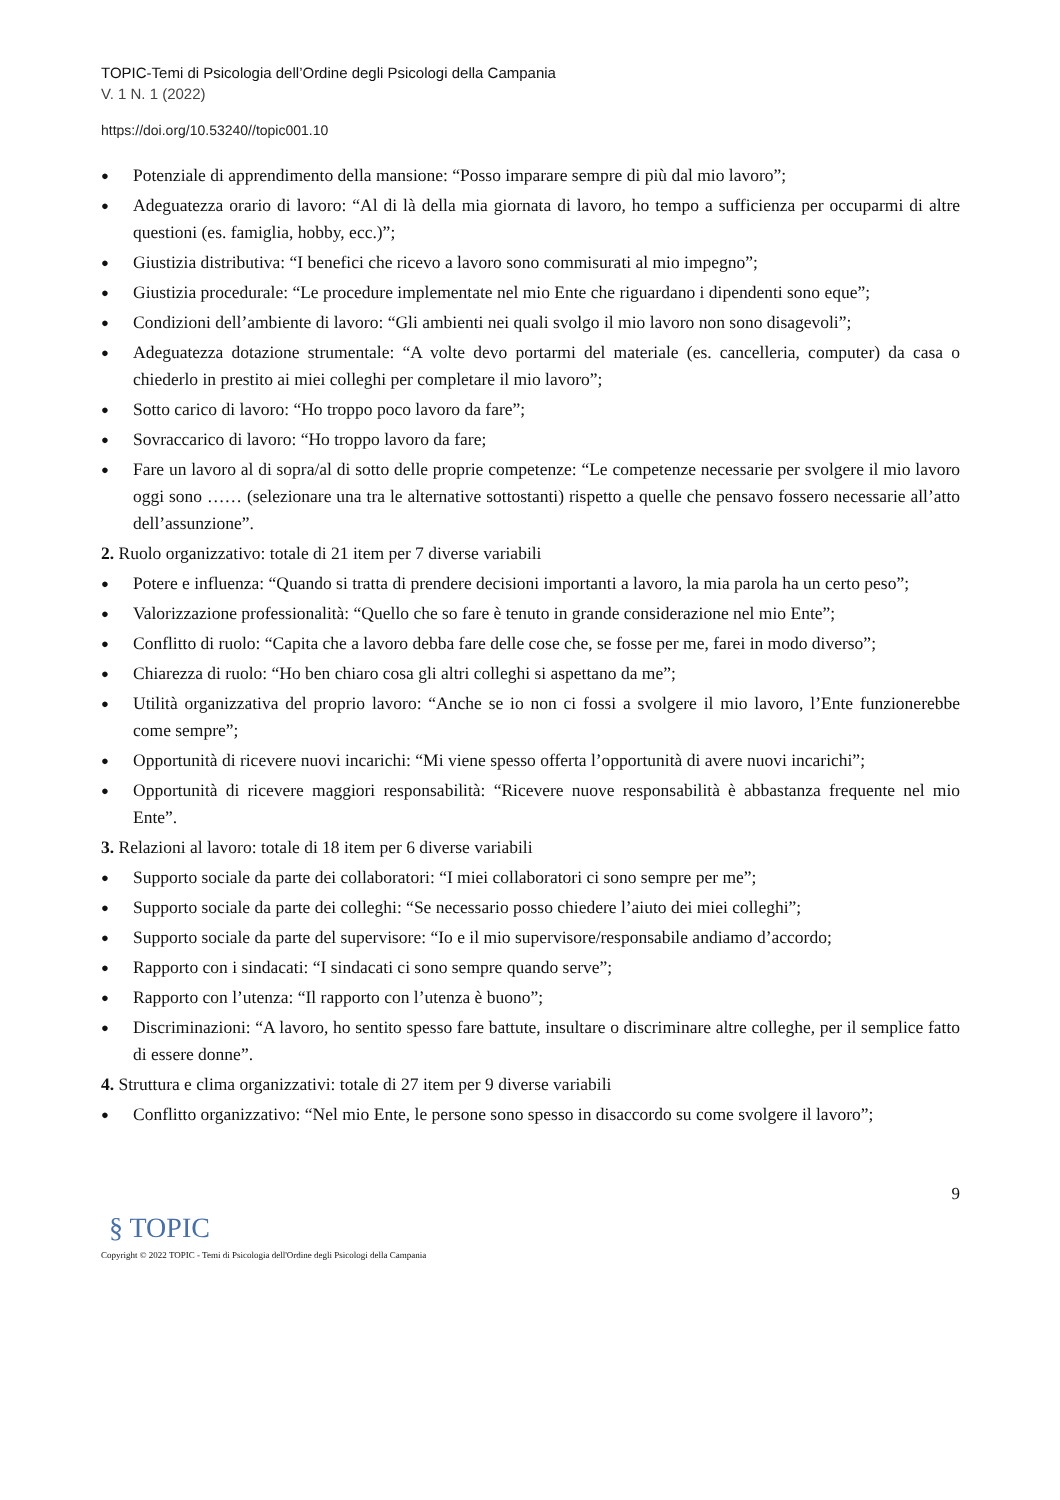TOPIC-Temi di Psicologia dell’Ordine degli Psicologi della Campania
V. 1 N. 1 (2022)
https://doi.org/10.53240//topic001.10
● Potenziale di apprendimento della mansione: “Posso imparare sempre di più dal mio lavoro”;
● Adeguatezza orario di lavoro: “Al di là della mia giornata di lavoro, ho tempo a sufficienza per occuparmi di altre questioni (es. famiglia, hobby, ecc.)”;
● Giustizia distributiva: “I benefici che ricevo a lavoro sono commisurati al mio impegno”;
● Giustizia procedurale: “Le procedure implementate nel mio Ente che riguardano i dipendenti sono eque”;
● Condizioni dell’ambiente di lavoro: “Gli ambienti nei quali svolgo il mio lavoro non sono disagevoli”;
● Adeguatezza dotazione strumentale: “A volte devo portarmi del materiale (es. cancelleria, computer) da casa o chiederlo in prestito ai miei colleghi per completare il mio lavoro”;
● Sotto carico di lavoro: “Ho troppo poco lavoro da fare”;
● Sovraccarico di lavoro: “Ho troppo lavoro da fare;
● Fare un lavoro al di sopra/al di sotto delle proprie competenze: “Le competenze necessarie per svolgere il mio lavoro oggi sono …… (selezionare una tra le alternative sottostanti) rispetto a quelle che pensavo fossero necessarie all’atto dell’assunzione”.
2. Ruolo organizzativo: totale di 21 item per 7 diverse variabili
● Potere e influenza: “Quando si tratta di prendere decisioni importanti a lavoro, la mia parola ha un certo peso”;
● Valorizzazione professionalità: “Quello che so fare è tenuto in grande considerazione nel mio Ente”;
● Conflitto di ruolo: “Capita che a lavoro debba fare delle cose che, se fosse per me, farei in modo diverso”;
● Chiarezza di ruolo: “Ho ben chiaro cosa gli altri colleghi si aspettano da me”;
● Utilità organizzativa del proprio lavoro: “Anche se io non ci fossi a svolgere il mio lavoro, l’Ente funzionerebbe come sempre”;
● Opportunità di ricevere nuovi incarichi: “Mi viene spesso offerta l’opportunità di avere nuovi incarichi”;
● Opportunità di ricevere maggiori responsabilità: “Ricevere nuove responsabilità è abbastanza frequente nel mio Ente”.
3. Relazioni al lavoro: totale di 18 item per 6 diverse variabili
● Supporto sociale da parte dei collaboratori: “I miei collaboratori ci sono sempre per me”;
● Supporto sociale da parte dei colleghi: “Se necessario posso chiedere l’aiuto dei miei colleghi”;
● Supporto sociale da parte del supervisore: “Io e il mio supervisore/responsabile andiamo d’accordo;
● Rapporto con i sindacati: “I sindacati ci sono sempre quando serve”;
● Rapporto con l’utenza: “Il rapporto con l’utenza è buono”;
● Discriminazioni: “A lavoro, ho sentito spesso fare battute, insultare o discriminare altre colleghe, per il semplice fatto di essere donne”.
4. Struttura e clima organizzativi: totale di 27 item per 9 diverse variabili
● Conflitto organizzativo: “Nel mio Ente, le persone sono spesso in disaccordo su come svolgere il lavoro”;
9
§ TOPIC
Copyright © 2022 TOPIC - Temi di Psicologia dell'Ordine degli Psicologi della Campania